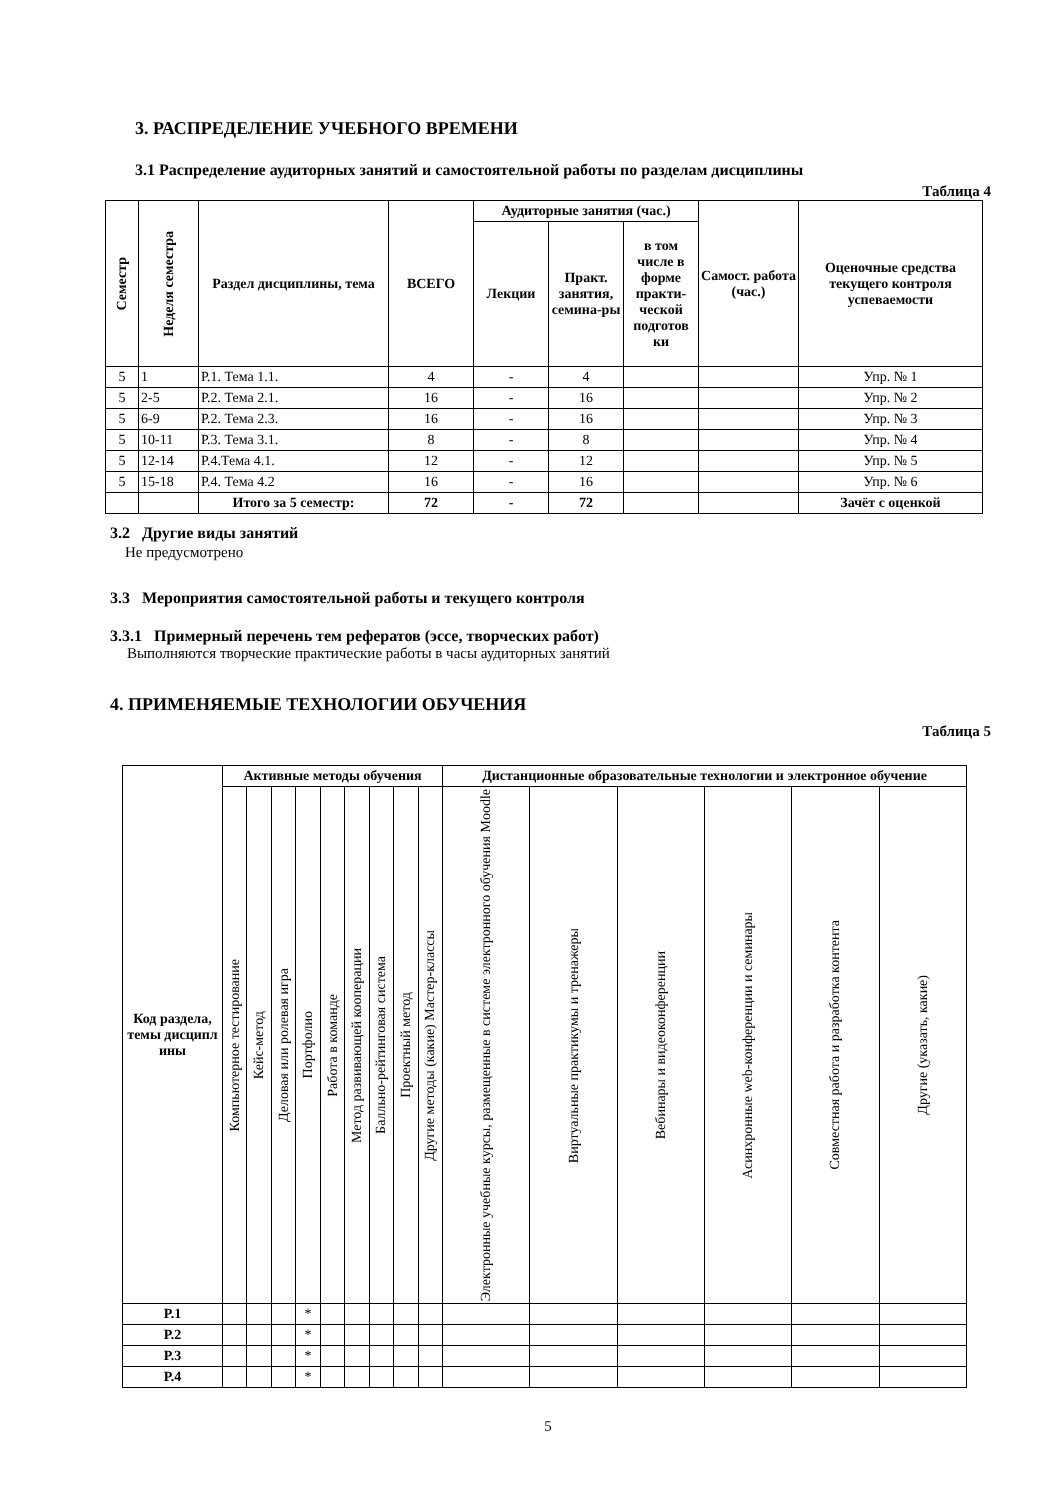3. РАСПРЕДЕЛЕНИЕ УЧЕБНОГО ВРЕМЕНИ
3.1 Распределение аудиторных занятий и самостоятельной работы по разделам дисциплины
Таблица 4
| Семестр | Неделя семестра | Раздел дисциплины, тема | ВСЕГО | Аудиторные занятия (час.) | | | Самост. работа (час.) | Оценочные средства текущего контроля успеваемости |
| --- | --- | --- | --- | --- | --- | --- | --- | --- |
| | | | | Лекции | Практ. занятия, семина-ры | в том числе в форме практи-ческой подготов ки | | |
| 5 | 1 | Р.1. Тема 1.1. | 4 | - | 4 | | | Упр. № 1 |
| 5 | 2-5 | Р.2. Тема 2.1. | 16 | - | 16 | | | Упр. № 2 |
| 5 | 6-9 | Р.2. Тема 2.3. | 16 | - | 16 | | | Упр. № 3 |
| 5 | 10-11 | Р.3. Тема 3.1. | 8 | - | 8 | | | Упр. № 4 |
| 5 | 12-14 | Р.4.Тема 4.1. | 12 | - | 12 | | | Упр. № 5 |
| 5 | 15-18 | Р.4. Тема 4.2 | 16 | - | 16 | | | Упр. № 6 |
| | | Итого за 5 семестр: | 72 | - | 72 | | | Зачёт с оценкой |
3.2 Другие виды занятий
Не предусмотрено
3.3 Мероприятия самостоятельной работы и текущего контроля
3.3.1 Примерный перечень тем рефератов (эссе, творческих работ)
Выполняются творческие практические работы в часы аудиторных занятий
4. ПРИМЕНЯЕМЫЕ ТЕХНОЛОГИИ ОБУЧЕНИЯ
Таблица 5
| Код раздела, темы дисципл ины | Активные методы обучения | | | | | | | | | Дистанционные образовательные технологии и электронное обучение | | | | | |
| --- | --- | --- | --- | --- | --- | --- | --- | --- | --- | --- | --- | --- | --- | --- | --- |
| | Компьютерное тестирование | Кейс-метод | Деловая или ролевая игра | Портфолио | Работа в команде | Метод развивающей кооперации | Балльно-рейтинговая система | Проектный метод | Другие методы (какие) Мастер-классы | Электронные учебные курсы, размещенные в системе электронного обучения Moodle | Виртуальные практикумы и тренажеры | Вебинары и видеоконференции | Асинхронные web-конференции и семинары | Совместная работа и разработка контента | Другие (указать, какие) |
| Р.1 | | | | * | | | | | | | | | | | |
| Р.2 | | | | * | | | | | | | | | | | |
| Р.3 | | | | * | | | | | | | | | | | |
| Р.4 | | | | * | | | | | | | | | | | |
5